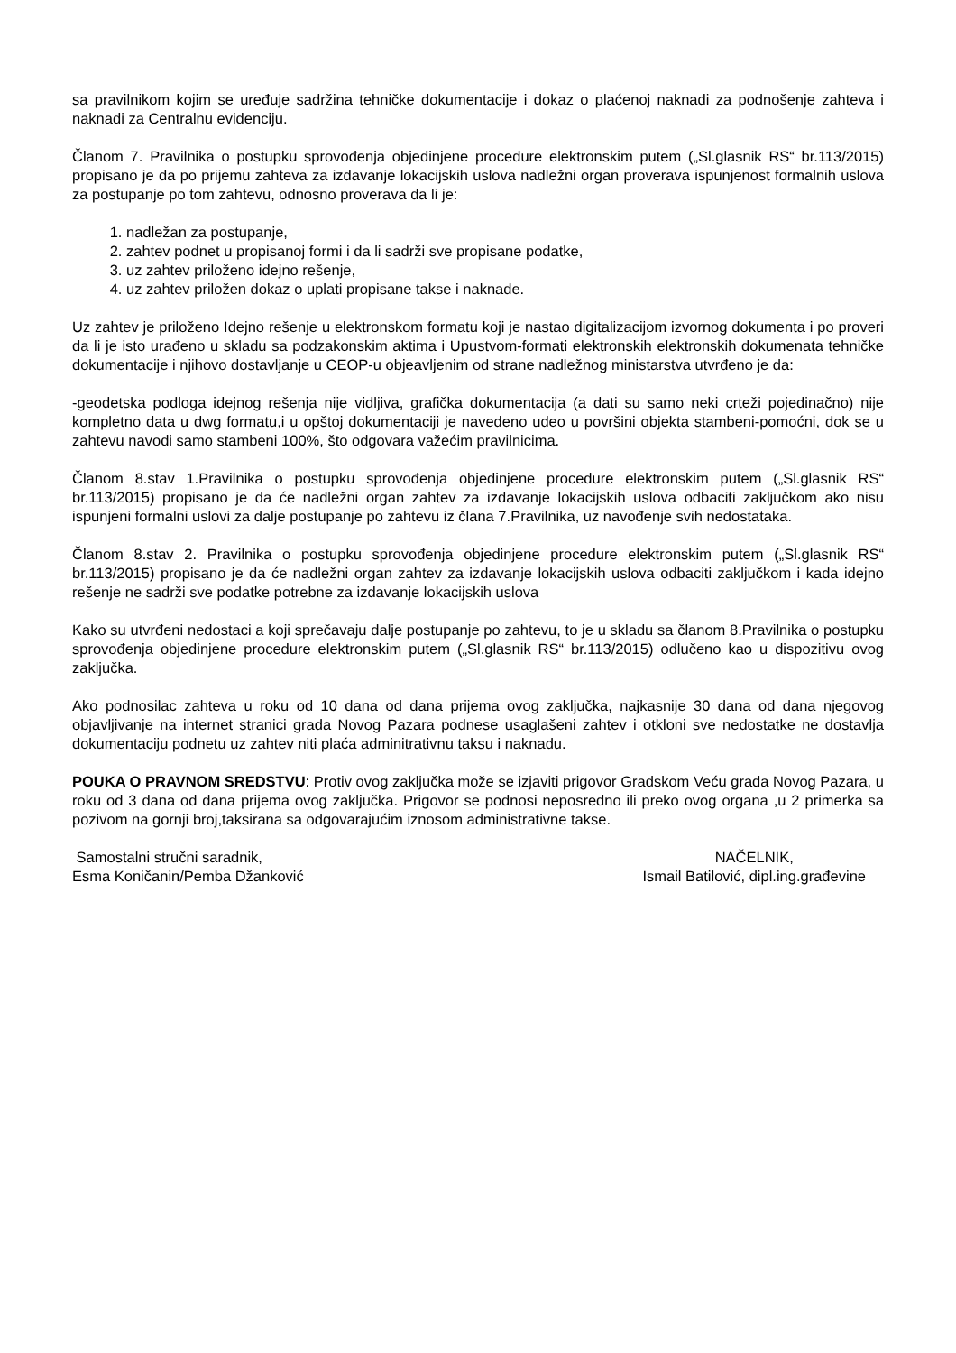sa pravilnikom kojim se uređuje sadržina tehničke dokumentacije i dokaz o plaćenoj naknadi za podnošenje zahteva i naknadi za Centralnu evidenciju.
Članom 7. Pravilnika o postupku sprovođenja objedinjene procedure elektronskim putem („Sl.glasnik RS“ br.113/2015) propisano je da po prijemu zahteva za izdavanje lokacijskih uslova nadležni organ proverava ispunjenost formalnih uslova za postupanje po tom zahtevu, odnosno proverava da li je:
1. nadležan za postupanje,
2. zahtev podnet u propisanoj formi i da li sadrži sve propisane podatke,
3. uz zahtev priloženo idejno rešenje,
4. uz zahtev priložen dokaz o uplati propisane takse i naknade.
Uz zahtev je priloženo Idejno rešenje u elektronskom formatu koji je nastao digitalizacijom izvornog dokumenta i po proveri da li je isto urađeno u skladu sa podzakonskim aktima i Upustvom-formati elektronskih elektronskih dokumenata tehničke dokumentacije i njihovo dostavljanje u CEOP-u objeavljenim od strane nadležnog ministarstva utvrđeno je da:
-geodetska podloga idejnog rešenja nije vidljiva, grafička dokumentacija (a dati su samo neki crteži pojedinačno) nije kompletno data u dwg formatu,i u opštoj dokumentaciji je navedeno udeo u površini objekta stambeni-pomoćni, dok se u zahtevu navodi samo stambeni 100%, što odgovara važećim pravilnicima.
Članom 8.stav 1.Pravilnika o postupku sprovođenja objedinjene procedure elektronskim putem („Sl.glasnik RS“ br.113/2015) propisano je da će nadležni organ zahtev za izdavanje lokacijskih uslova odbaciti zaključkom ako nisu ispunjeni formalni uslovi za dalje postupanje po zahtevu iz člana 7.Pravilnika, uz navođenje svih nedostataka.
Članom 8.stav 2. Pravilnika o postupku sprovođenja objedinjene procedure elektronskim putem („Sl.glasnik RS“ br.113/2015) propisano je da će nadležni organ zahtev za izdavanje lokacijskih uslova odbaciti zaključkom i kada idejno rešenje ne sadrži sve podatke potrebne za izdavanje lokacijskih uslova
Kako su utvrđeni nedostaci a koji sprečavaju dalje postupanje po zahtevu, to je u skladu sa članom 8.Pravilnika o postupku sprovođenja objedinjene procedure elektronskim putem („Sl.glasnik RS“ br.113/2015) odlučeno kao u dispozitivu ovog zaključka.
Ako podnosilac zahteva u roku od 10 dana od dana prijema ovog zaključka, najkasnije 30 dana od dana njegovog objavljivanje na internet stranici grada Novog Pazara podnese usaglašeni zahtev i otkloni sve nedostatke ne dostavlja dokumentaciju podnetu uz zahtev niti plaća adminitrativnu taksu i naknadu.
POUKA O PRAVNOM SREDSTVU: Protiv ovog zaključka može se izjaviti prigovor Gradskom Veću grada Novog Pazara, u roku od 3 dana od dana prijema ovog zaključka. Prigovor se podnosi neposredno ili preko ovog organa ,u 2 primerka sa pozivom na gornji broj,taksirana sa odgovarajućim iznosom administrativne takse.
Samostalni stručni saradnik,
Esma Koničanin/Pemba Džanković
NAČELNIK,
Ismail Batilović, dipl.ing.građevine